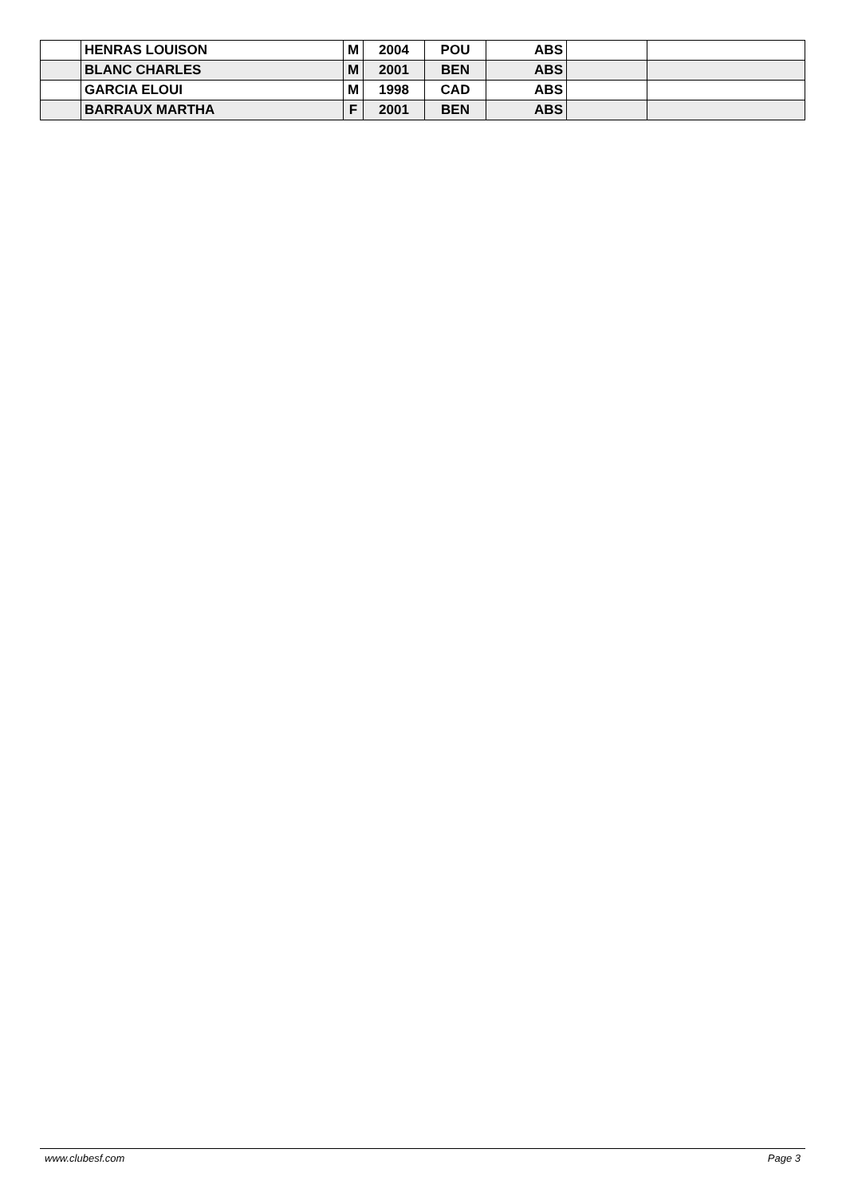| | HENRAS LOUISON | M | 2004 | POU | ABS | | |
| | BLANC CHARLES | M | 2001 | BEN | ABS | | |
| | GARCIA ELOUI | M | 1998 | CAD | ABS | | |
| | BARRAUX MARTHA | F | 2001 | BEN | ABS | | |
www.clubesf.com Page 3